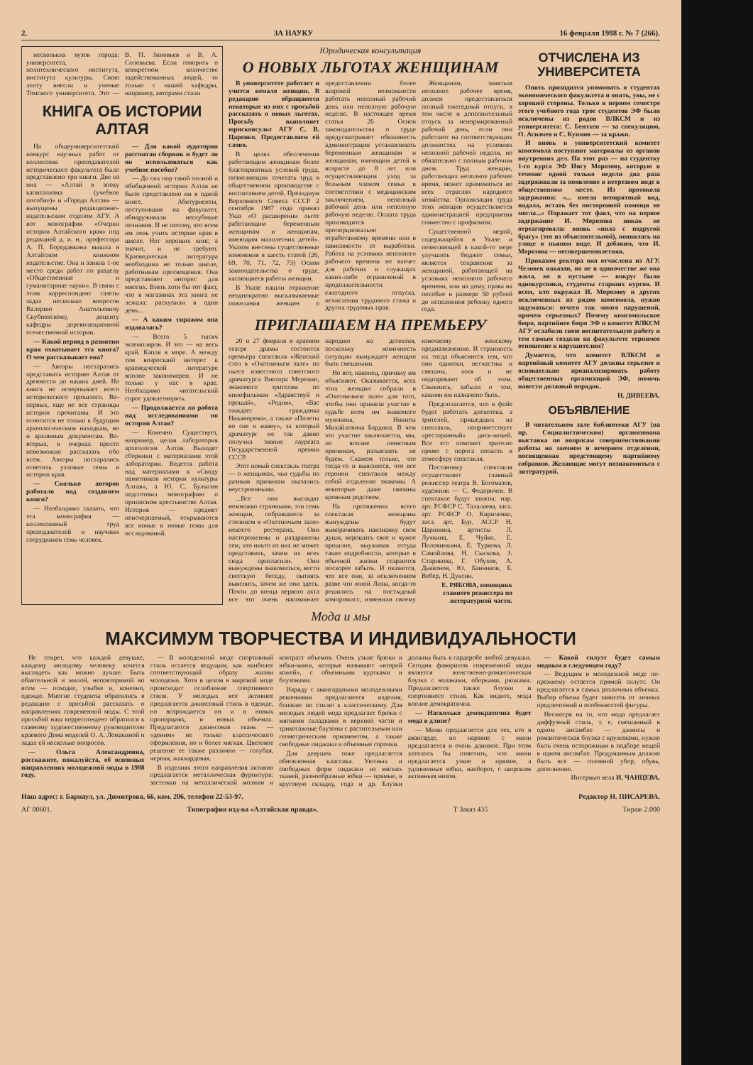2. ЗА НАУКУ 16 февраля 1988 г. № 7 (266).
нескольких вузов города: университета, политехнического института, института культуры. Свою лепту внесли и ученые Томского университета. Это — В. П. Зиновьев и В. А. Соловьева. Если говорить о конкретном количестве задействованных людей, то только с нашей кафедры, например, авторами стали
КНИГА ОБ ИСТОРИИ АЛТАЯ
На общеуниверситетский конкурс научных работ от коллектива преподавателей исторического факультета было представлено три книги. Две из них — «Алтай в эпоху капитализма (учебное пособие)» и «Города Алтая» — выпущены редакционно-издательским отделом АГУ. А вот монография «Очерки истории Алтайского края» под редакцией д. и. н., профессора А. П. Бородавкина вышла в Алтайском книжном издательстве. Она и заняла 1-ое место среди работ по разделу «Общественные и гуманитарные науки». В связи с этим корреспондент газеты задал несколько вопросов Валерию Анатольевичу Скубневскому, доценту кафедры дореволюционной отечественной истории.
— Какой период в развитии края охватывает эта книга? О чем рассказывает она?
— Авторы постарались представить историю Алтая от древности до наших дней. Но книга не исчерпывает всего исторического прошлого. Во-первых, еще не все страницы истории прочитаны. И это относится не только к будущим археологическим находкам, но и архивным документам. Во-вторых, в очерках просто невозможно рассказать обо всем. Авторы постарались осветить узловые темы в истории края.
— Сколько авторов работало над созданием книги?
— Необходимо сказать, что эта монография — коллективный труд преподавателей и научных сотрудников семь человек.
— Для какой аудитории рассчитан сборник и будет ли он использоваться как учебное пособие?
— До сих пор такой полной и обобщенной истории Алтая не было представлено ни в одной книге. Абитуриенты, поступившие на факультет, обнаруживали неглубокие познания. И не потому, что всем им лень учить историю края в школе. Нет хороших книг, а значит, и не требуют. Краеведческая литература необходима не только школе, работникам просвещения. Она представляет интерес для многих. Взять хотя бы тот факт, что в магазинах эта книга не лежала: раскупили в один день...
— А каким тиражом она издавалась?
— Всего 5 тысяч экземпляров. И это — на весь край. Капля в море. А между тем возросший интерес к краеведческой литературе вполне закономерен. И не только у нас в крае. Необходимо читательский спрос удовлетворять.
— Продолжается ли работа над исследованиями по истории Алтая?
— Конечно. Существует, например, целая лаборатория археологии Алтая. Выходят сборники с материалами этой лаборатории. Ведется работа над материалами к «Своду памятников истории культуры Алтая», а Ю. С. Булыгин подготовил монографию о приписном крестьянстве Алтая. История — предмет неисчерпаемый, открываются все новые и новые темы для исследований.
Юридическая консультация
О НОВЫХ ЛЬГОТАХ ЖЕНЩИНАМ
В университете работает и учится немало женщин. В редакцию обращаются некоторые из них с просьбой рассказать о новых льготах. Просьбу выполняет юрисконсульт АГУ С. В. Царенко. Предоставляем ей слово.
В целях обеспечения работающим женщинам более благоприятных условий труда, позволяющих сочетать труд в общественном производстве с воспитанием детей, Президиум Верховного Совета СССР 2 сентября 1987 года принял Указ «О расширении льгот работающим беременным женщинам и женщинам, имеющим малолетних детей». Указом внесены существенные изменения в шесть статей (26, 69, 70, 71, 72, 73) Основ законодательства о труде, касающиеся работы женщин.
В Указе нашли отражение неоднократно высказываемые пожелания женщин о предоставлении более широкой возможности работать неполный рабочий день или неполную рабочую неделю. В настоящее время статья 26 Основ законодательства о труде предусматривает обязанность администрации устанавливать беременным женщинам и женщинам, имеющим детей в возрасте до 8 лет или осуществляющим уход за больным членом семьи в соответствии с медицинским заключением, неполный рабочий день или неполную рабочую неделю. Оплата труда производится пропорционально отработанному времени или в зависимости от выработки. Работа на условиях неполного рабочего времени не влечет для рабочих и служащих каких-либо ограничений в продолжительности ежегодного отпуска, исчисления трудового стажа и других трудовых прав.
Женщинам, занятым неполное рабочее время, должен предоставляться полный ежегодный отпуск, в том числе и дополнительный отпуск за ненормированный рабочий день, если они работают на соответствующих должностях на условиях неполной рабочей недели, но обязательно с полным рабочим днем. Труд женщин, работающих неполное рабочее время, может применяться во всех отраслях народного хозяйства. Организация труда этих женщин осуществляется администрацией предприятия совместно с профкомом.
Существенной мерой, содержащейся в Указе и позволяющей в какой-то мере улучшить бюджет семьи, является сохранение за женщиной, работающей на условиях неполного рабочего времени, или на дому, права на пособие в размере 50 рублей до исполнения ребенку одного года.
ПРИГЛАШАЕМ НА ПРЕМЬЕРУ
20 и 27 февраля в краевом театре драмы состоится премьера спектакля «Женский стол в «Охотничьем зале» по пьесе известного советского драматурга Виктора Мережко, знакомого зрителям по кинофильмам «Здравствуй и прощай», «Родня», «Вас ожидает гражданка Никанорова», а также «Полеты во сне и наяву», за который драматург не так давно получил звание лауреата Государственной премии СССР.
Этот новый спектакль театра — о женщинах, чьи судьбы по разным причинам оказались неустроенными.
...Все они выглядят немножко странными, эти семь женщин, собравшиеся за столиком в «Охотничьем зале» некоего ресторана. Они настороженны и раздражены тем, что никто из них не может представить, зачем их всех сюда пригласили. Они вынуждены знакомиться, вести светскую беседу, пытаясь выяснить, зачем же они здесь. Почти до конца первого акта все это очень напоминает пародию на детектив, поскольку комичность ситуации вынуждает женщин быть смешными.
Но вот, наконец, причину им объясняют. Оказывается, всех этих женщин собрали в «Охотничьем зале» для того, чтобы они приняли участие в судьбе всем им знакомого мужчины, Никиты Михайловича Бардина. В чем это участие заключается, мы, по вполне понятным причинам, разъяснять не будем. Скажем только, что тогда-то и выяснится, что все героини спектакля между собой отдаленно знакомы. А некоторые даже связаны кровным родством.
На протяжении всего спектакля женщины вынуждены будут выворачивать наизнанку свои души, ворошить свое и чужое прошлое, выуживая оттуда такие подробности, которые в обычной жизни стараются поскорее забыть. И окажется, что все они, за исключением разве что юной Лизы, когда-то решились на постыдный компромисс, изменили своему извечному женскому предназначению. И странность их тогда объяснится тем, что они одиноки, несчастны и смешны, хотя и не подозревают об этом. Свыкнись, забыли о том, какими им назначено быть.
Предполагается, что в фойе будет работать дискотека, а зрителей, пришедших на спектакль, поприветствует «ресторанный» диск-жокей. Все это поможет зрителю прямо с порога попасть в атмосферу спектакля.
Постановку спектакля осуществляет главный режиссер театра В. Богомазов, художник — С. Федоричев. В спектакле будут заняты: нар. арт. РСФСР С. Талалаева, засл. арт. РСФСР О. Кириченко, засл. арт. Бур. АССР Н. Царинина, артисты Л. Лучкина, Е. Чуйко, Е. Половинкина, Е. Туркова, Л. Самойлова, Н. Сыскова, З. Старикова, Г. Обухов, А. Дьяконов, Ю. Банников, Б. Вебер, Н. Дуксин.
Е. РЯБОВА, помощник главного режиссера по литературной части.
ОТЧИСЛЕНА ИЗ УНИВЕРСИТЕТА
Опять приходится упоминать о студентах экономического факультета и опять, увы, не с хорошей стороны. Только в первом семестре этого учебного года трое студентов ЭФ были исключены из рядов ВЛКСМ и из университета: С. Бентхен — за спекуляцию, О. Асначев и С. Куимов — за кражи.
И вновь в университетский комитет комсомола поступают материалы из органов внутренних дел. На этот раз — на студентку 1-го курса ЭФ Ингу Морозову, которую в течение одной только недели два раза задерживали за появление в нетрезвом виде в общественном месте. Из протокола задержания: «... имела неопрятный вид, надала, встать без посторонней помощи не могла...» Поражает тот факт, что на первое задержание И. Морозова никак не отреагировала: вновь «пила с подругой брагу» (это из объяснительной), появилась на улице в пьяном виде. И добавим, что И. Морозова — несовершеннолетняя.
Приказом ректора она отчислена из АГУ. Человек наказан, но не в одиночестве же она жила, не в пустыне — вокруг были однокурсники, студенты старших курсов. И всем, кто окружал И. Морозову и других исключенных из рядов комсомола, нужно задуматься: отчего так много нарушений, причем серьезных? Почему комсомольское бюро, партийное бюро ЭФ и комитет ВЛКСМ АГУ ослабили свою воспитательную работу и тем самым создали на факультете терпимое отношение к нарушителям?
Думается, что комитет ВЛКСМ и партийный комитет АГУ должны серьезно и основательно проанализировать работу общественных организаций ЭФ, помочь навести должный порядок.
Н. ДИВЕЕВА.
ОБЪЯВЛЕНИЕ
В читательном зале библиотеки АГУ (на пр. Социалистическом) организована выставка по вопросам совершенствования работы на заочном и вечернем отделении, посвященная предстоящему партийному собранию. Желающие могут познакомиться с литературой.
Мода и мы
МАКСИМУМ ТВОРЧЕСТВА И ИНДИВИДУАЛЬНОСТИ
Не секрет, что каждой девушке, каждому молодому человеку хочется выглядеть как можно лучше. Быть обаятельной и милой, неповторимой во всем — походке, улыбке и, конечно, одежде. Многие студенты обратились в редакцию с просьбой рассказать о направлениях современной моды. С этой просьбой наш корреспондент обратился к главному художественному руководителю краевого Дома моделей О. А. Ломакиной и задал ей несколько вопросов.
— Ольга Александровна, расскажите, пожалуйста, об основных направлениях молодежной моды в 1988 году.
— В молодежной моде спортивный стиль остается ведущим, как наиболее соответствующий образу жизни молодежи. Хотя в целом в мировой моде происходит ослабление спортивного стиля. У молодых все активнее предлагается джинсовый стиль в одежде, но возрождается он и в новых пропорциях, и новых объемах. Предлагается джинсовая ткань — «деним» не только классического оформления, но и более мягкая. Цветовое решение ее также различно — голубая, черная, жаккардовая.
В изделиях этого направления активно предлагается металлическая фурнитура: застежки на металлической молнии и контраст объемов. Очень узкие брюки и юбки-мини, которые называют «второй кожей», с объемными куртками и блузонами.
Наряду с авангардными молодежными решениями предлагаются изделия, близкие по стилю к классическому. Для молодых людей мода предлагает брюки с мягкими складками в верхней части и трикотажные блузоны с растительным или геометрическим орнаментом, а также свободные пиджаки и объемные сорочки.
Для девушек тоже предлагается обновленная классика. Уютных и свободных форм пиджаки из мягких тканей, разнообразные юбки — прямые, в круговую складку, годэ и др. Блузки должны быть в гардеробе любой девушки. Сегодня фаворитом современной моды является женственно-романтическая блузка с воланами, оборками, рюшами. Предлагаются также блузки и спортивного стиля. Как видите, мода вполне демократична.
— Насколько демократична будет мода в длине?
— Мини предлагается для тех, кто в авангарде, но наравне с мини предлагается и очень длинное. При этом хотелось бы отметить, что мини предлагается узкое и прямое, а удлиненные юбки, наоборот, с широким активным низом.
— Какой силуэт будет самым модным в следующем году?
— Ведущим в молодежной моде по-прежнему остается прямой силуэт. Он предлагается в самых различных объемах. Выбор объема будет зависеть от личных предпочтений и особенностей фигуры.
Несмотря на то, что мода предлагает диффузный стиль, т. е. смешанный в одном ансамбле — джинсы и романтическая блузка с кружевами, нужно быть очень осторожным в подборе вещей в одном ансамбле. Продуманным должно быть все — головной убор, обувь, дополнение.
Интервью вела И. ЧАНЦЕВА.
Наш адрес: г. Барнаул, ул. Димитрова, 66, ком. 206, телефон 22-53-97. Редактор Н. ПИСАРЕВА.
АГ 00601. Типография изд-ва «Алтайская правда». Т Заказ 435 Тираж 2.000